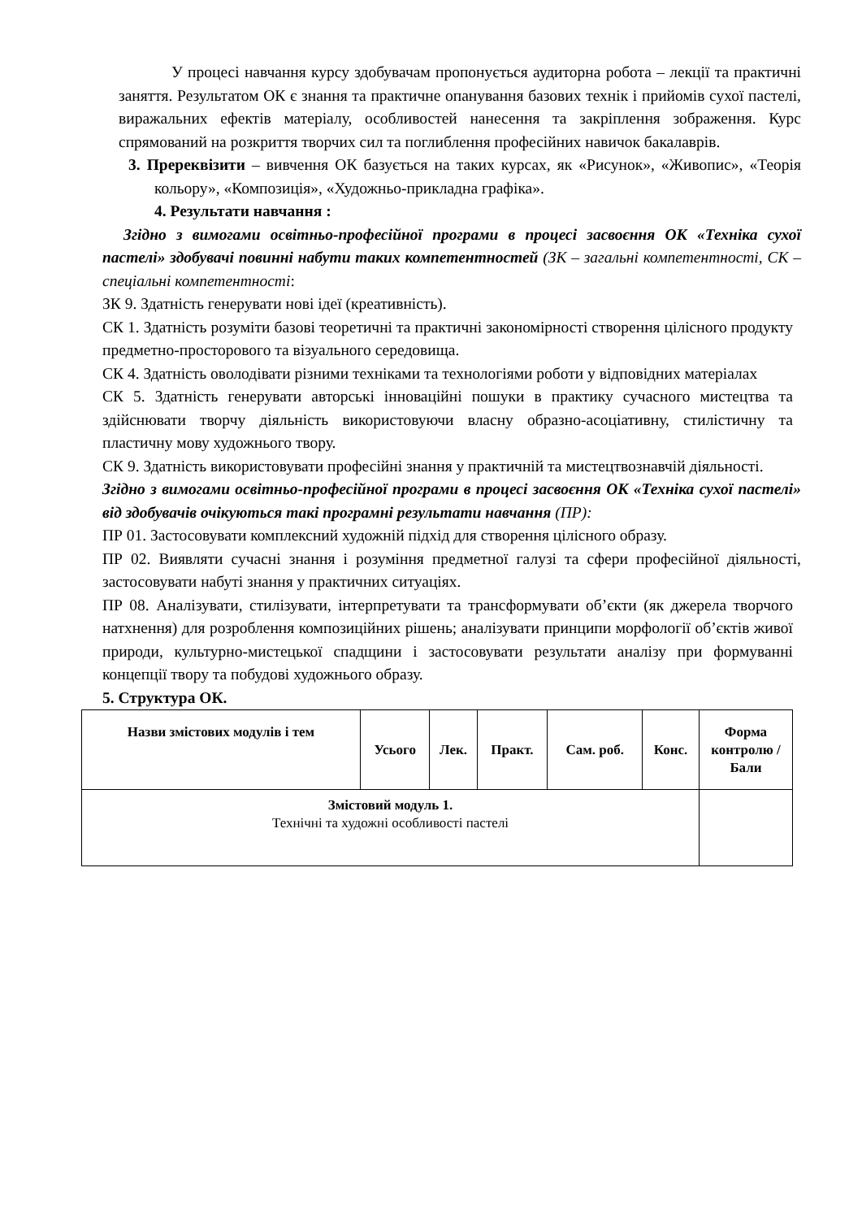У процесі навчання курсу здобувачам пропонується аудиторна робота – лекції та практичні заняття. Результатом ОК є знання та практичне опанування базових технік і прийомів сухої пастелі, виражальних ефектів матеріалу, особливостей нанесення та закріплення зображення. Курс спрямований на розкриття творчих сил та поглиблення професійних навичок бакалаврів.
3. Пререквізити – вивчення ОК базується на таких курсах, як «Рисунок», «Живопис», «Теорія кольору», «Композиція», «Художньо-прикладна графіка».
4. Результати навчання :
Згідно з вимогами освітньо-професійної програми в процесі засвоєння ОК «Техніка сухої пастелі» здобувачі повинні набути таких компетентностей (ЗК – загальні компетентності, СК – спеціальні компетентності:
ЗК 9. Здатність генерувати нові ідеї (креативність).
СК 1. Здатність розуміти базові теоретичні та практичні закономірності створення цілісного продукту предметно-просторового та візуального середовища.
СК 4. Здатність оволодівати різними техніками та технологіями роботи у відповідних матеріалах
СК 5. Здатність генерувати авторські інноваційні пошуки в практику сучасного мистецтва та здійснювати творчу діяльність використовуючи власну образно-асоціативну, стилістичну та пластичну мову художнього твору.
СК 9. Здатність використовувати професійні знання у практичній та мистецтвознавчій діяльності.
Згідно з вимогами освітньо-професійної програми в процесі засвоєння ОК «Техніка сухої пастелі» від здобувачів очікуються такі програмні результати навчання (ПР):
ПР 01. Застосовувати комплексний художній підхід для створення цілісного образу.
ПР 02. Виявляти сучасні знання і розуміння предметної галузі та сфери професійної діяльності, застосовувати набуті знання у практичних ситуаціях.
ПР 08. Аналізувати, стилізувати, інтерпретувати та трансформувати об’єкти (як джерела творчого натхнення) для розроблення композиційних рішень; аналізувати принципи морфології об’єктів живої природи, культурно-мистецької спадщини і застосовувати результати аналізу при формуванні концепції твору та побудові художнього образу.
5. Структура ОК.
| Назви змістових модулів і тем | Усього | Лек. | Практ. | Сам. роб. | Конс. | Форма контролю / Бали |
| --- | --- | --- | --- | --- | --- | --- |
| Змістовий модуль 1. Технічні та художні особливості пастелі | | | | | | |